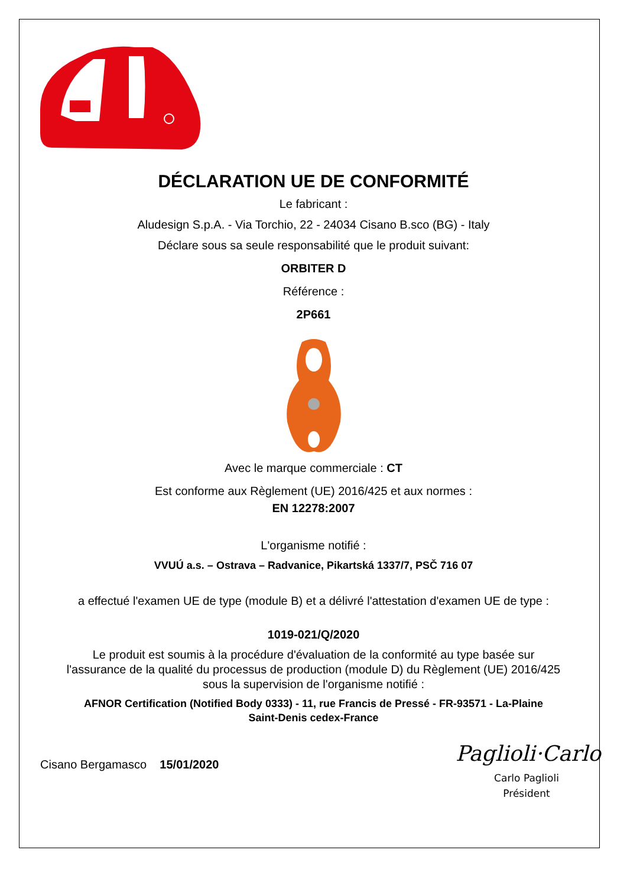DÉCLARATION UE DE CONFORMITÉ
Le fabricant :
Aludesign S.p.A. - Via Torchio, 22 - 24034 Cisano B.sco (BG) - Italy
Déclare sous sa seule responsabilité que le produit suivant:
ORBITER D
Référence :
2P661
Avec le marque commerciale : CT
Est conforme aux Règlement (UE) 2016/425 et aux normes :
EN 12278:2007
L'organisme notifié :
VVUÚ a.s. – Ostrava – Radvanice, Pikartská 1337/7, PSČ 716 07
a effectué l'examen UE de type (module B) et a délivré l'attestation d'examen UE de type :
1019-021/Q/2020
Le produit est soumis à la procédure d'évaluation de la conformité au type basée sur
l'assurance de la qualité du processus de production (module D) du Règlement (UE) 2016/425
sous la supervision de l'organisme notifié :
AFNOR Certification (Notified Body 0333) - 11, rue Francis de Pressé - FR-93571 - La-Plaine
Saint-Denis cedex-France
Cisano Bergamasco 15/01/2020
Paglioli·Carlo
Carlo Paglioli
Président